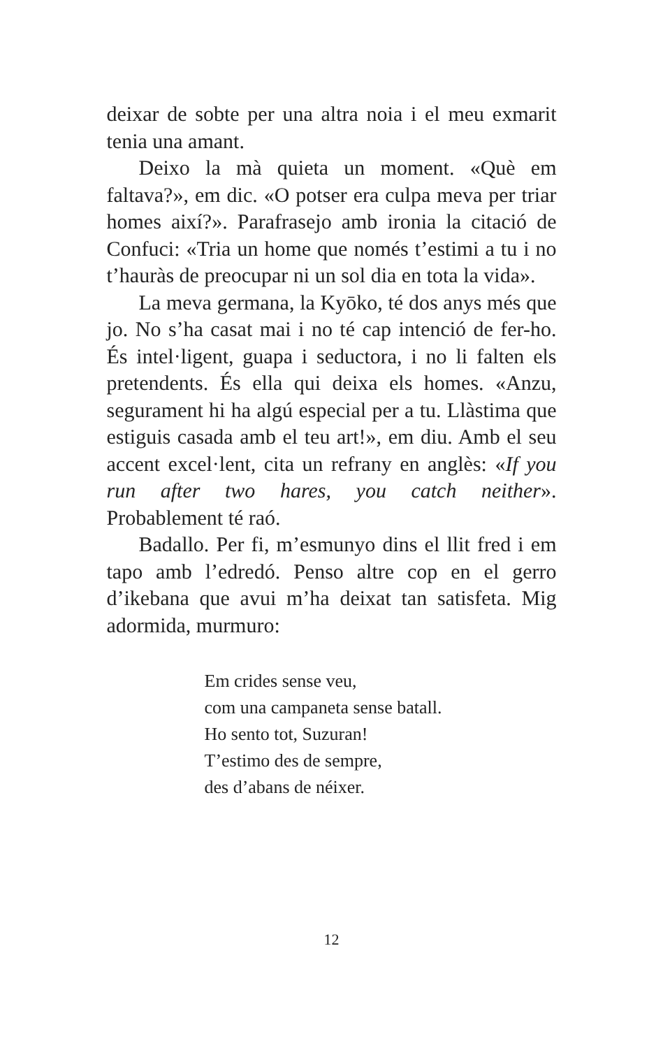deixar de sobte per una altra noia i el meu exmarit tenia una amant.
Deixo la mà quieta un moment. «Què em faltava?», em dic. «O potser era culpa meva per triar homes així?». Parafrasejo amb ironia la citació de Confuci: «Tria un home que només t’estimi a tu i no t’hauràs de preocupar ni un sol dia en tota la vida».
La meva germana, la Kyōko, té dos anys més que jo. No s’ha casat mai i no té cap intenció de fer-ho. És intel·ligent, guapa i seductora, i no li falten els pretendents. És ella qui deixa els homes. «Anzu, segurament hi ha algú especial per a tu. Llàstima que estiguis casada amb el teu art!», em diu. Amb el seu accent excel·lent, cita un refrany en anglès: «If you run after two hares, you catch neither». Probablement té raó.
Badallo. Per fi, m’esmunyo dins el llit fred i em tapo amb l’edredó. Penso altre cop en el gerro d’ikebana que avui m’ha deixat tan satisfeta. Mig adormida, murmuro:
Em crides sense veu,
com una campaneta sense batall.
Ho sento tot, Suzuran!
T’estimo des de sempre,
des d’abans de néixer.
12